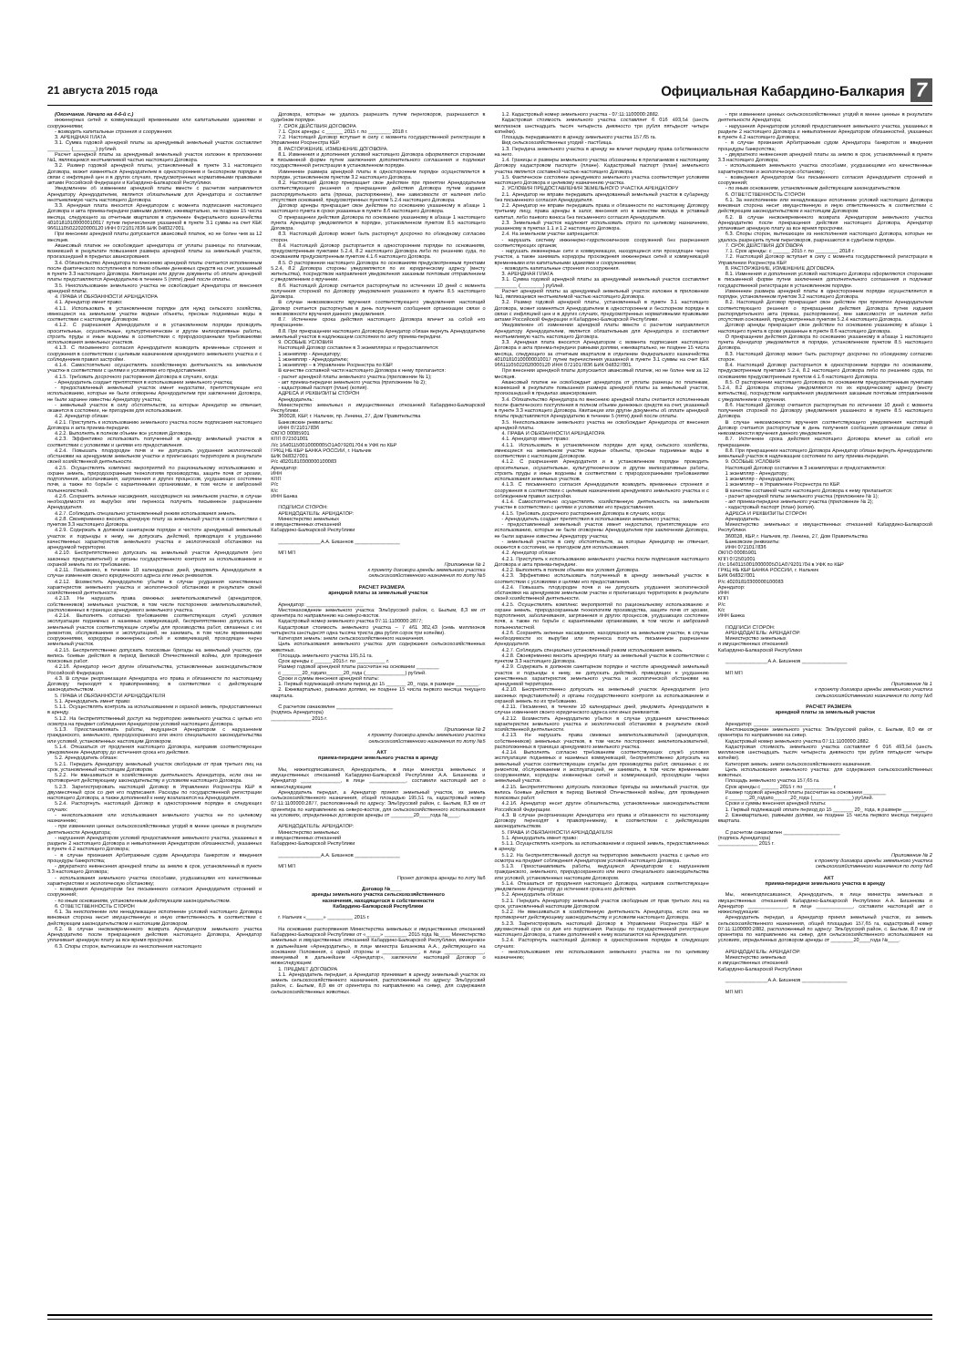21 августа 2015 года Официальная Кабардино-Балкария 7
(Окончание. Начало на 4-6-й с.)
инженерных сетей и коммуникаций временными или капитальными зданиями и сооружениями;
- возводить капитальные строения и сооружения.
3. АРЕНДНАЯ ПЛАТА
3.1. Сумма годовой арендной платы за арендуемый земельный участок составляет ________ (________) рублей.
Расчет арендной платы за арендуемый земельный участок изложен в приложении №1, являющемся неотъемлемой частью настоящего Договора.
3.2. Размер годовой арендной платы, установленный в пункте 3.1 настоящего Договора, может изменяться Арендодателем в одностороннем и бесспорном порядке в связи с инфляцией цен и в других случаях, предусмотренных нормативными правовыми актами Российской Федерации и Кабардино-Балкарской Республики.
Уведомление об изменении арендной платы вместе с расчетом направляется Арендатору Арендодателем, является обязательным для Арендатора и составляет неотъемлемую часть настоящего Договора.
3.3. Арендная плата вносится Арендатором с момента подписания настоящего Договора и акта приема-передачи равными долями, ежеквартально, не позднее 15 числа месяца, следующего за отчетным кварталом в отделение Федерального казначейства 40101810100000010017 путем перечисления указанной в пункте 3.1 суммы на счет КБК 96611105022020000120 ИНН 0721017836 БИК 048327001.
При внесении арендной платы допускается авансовый платеж, но не более чем за 12 месяцев.
Авансовый платеж не освобождает арендатора от уплаты разницы по платежам, возникшей в результате повышения размера арендной платы за земельный участок, произошедшей в пределах авансирования.
3.4. Обязательство Арендатора по внесению арендной платы считается исполненным после фактического поступления в полном объеме денежных средств на счет, указанный в пункте 3.3 настоящего Договора. Квитанции или другие документы об оплате арендной платы представляются Арендодателю в течение 5 (пяти) дней после оплаты.
3.5. Неиспользование земельного участка не освобождает Арендатора от внесения арендной платы.
4. ПРАВА И ОБЯЗАННОСТИ АРЕНДАТОРА
4.1. Арендатор имеет право:
4.1.1. Использовать в установленном порядке для нужд сельского хозяйства, имеющиеся на земельном участке водные объекты, пресные подземные воды в соответствии с настоящим Договором.
4.1.2. С разрешения Арендодателя и в установленном порядке проводить оросительные, осушительные, культуртехнические и другие мелиоративные работы, строить пруды и иные водоемы в соответствии с природоохранными требованиями использования земельных участков.
4.1.3. С письменного согласия Арендодателя возводить временные строения и сооружения в соответствии с целевым назначением арендуемого земельного участка и с соблюдением правил застройки.
4.1.4. Самостоятельно осуществлять хозяйственную деятельность на земельном участке в соответствии с целями и условиями его предоставления.
4.1.5. Требовать досрочного расторжения Договора в случаях, когда:
- Арендодатель создает препятствия в использовании земельного участка;
- предоставленный земельный участок имеет недостатки, препятствующие его использованию, которые не были оговорены Арендодателем при заключении Договора, не были заранее известны Арендатору участка;
- земельный участок в силу обстоятельств, за которые Арендатор не отвечает, окажется в состоянии, не пригодном для использования.
4.2. Арендатор обязан:
4.2.1. Приступить к использованию земельного участка после подписания настоящего Договора и акта приема-передачи.
4.2.2. Выполнять в полном объеме все условия Договора.
4.2.3. Эффективно использовать полученный в аренду земельный участок в соответствии с условиями и целями его предоставления.
4.2.4. Повышать плодородие почв и не допускать ухудшения экологической обстановки на арендуемом земельном участке и прилегающих территориях в результате своей хозяйственной деятельности.
4.2.5. Осуществлять комплекс мероприятий по рациональному использованию и охране земель, природоохранным технологиям производства, защите почв от эрозии, подтопления, заболачивания, загрязнения и других процессов, ухудшающих состояние почв, а также по борьбе с карантинными организмами, в том числе и амброзией полынно­листной.
4.2.6. Сохранять зеленые насаждения, находящиеся на земельном участке, в случае необходимости их вырубки или переноса получить письменное разрешение Арендодателя.
4.2.7. Соблюдать специально установленный режим использования земель.
4.2.8. Своевременно вносить арендную плату за земельный участок в соответствии с пунктом 3.3 настоящего Договора.
4.2.9. Содержать в должном санитарном порядке и чистоте арендуемый земельный участок и подъезды к нему, не допускать действий, приводящих к ухудшению качественных характеристик земельного участка и экологической обстановки на арендуемой территории.
4.2.10. Беспрепятственно допускать на земельный участок Арендодателя (его законных представителей) и органы государственного контроля за использованием и охраной земель по их требованию.
4.2.11. Письменно, в течение 10 календарных дней, уведомить Арендодателя в случае изменения своего юридического адреса или иных реквизитов.
4.2.12. Возместить Арендодателю убытки в случае ухудшения качественных характеристик земельного участка и экологической обстановки в результате своей хозяйственной деятельности.
4.2.13. Не нарушать права смежных землепользователей (арендаторов, собственников) земельных участков, в том числе посторонних землепользователей, расположенных в границах арендуемого земельного участка.
4.2.14. Выполнять согласно требованиям соответствующих служб условия эксплуатации подземных и наземных коммуникаций, беспрепятственно допускать на земельный участок соответствующие службы для производства работ, связанных с их ремонтом, обслуживанием и эксплуатацией, не занимать, в том числе временными сооружениями, коридоры инженерных сетей и коммуникаций, проходящие через земельный участок.
4.2.15. Беспрепятственно допускать поисковые бригады на земельный участок, где велись боевые действия в период Великой Отечественной войны, для проведения поисковых работ.
4.2.16. Арендатор несет другие обязательства, установленные законодательством Российской Федерации.
4.3. В случае реорганизации Арендатора его права и обязанности по настоящему Договору переходят к правопреемнику, в соответствии с действующим законодательством.
5. ПРАВА И ОБЯЗАННОСТИ АРЕНДОДАТЕЛЯ
5.1. Арендодатель имеет право:
5.1.1. Осуществлять контроль за использованием и охраной земель, предоставленных в аренду.
5.1.2. На беспрепятственный доступ на территорию земельного участка с целью его осмотра на предмет соблюдения Арендатором условий настоящего Договора.
5.1.3. Приостанавливать работы, ведущиеся Арендатором с нарушением гражданского, земельного, природоохранного или иного специального законодательства или условий, установленных настоящим Договором.
5.1.4. Отказаться от продления настоящего Договора, направив соответствующее уведомление Арендатору до истечения срока его действия.
5.2. Арендодатель обязан:
5.2.1. Передать Арендатору земельный участок свободным от прав третьих лиц на срок, установленный настоящим Договором.
5.2.2. Не вмешиваться в хозяйственную деятельность Арендатора, если она не противоречит действующему законодательству и условиям настоящего Договора.
5.2.3. Зарегистрировать настоящий Договор в Управлении Росреестра КБР в двухмесячный срок со дня его подписания. Расходы по государственной регистрации настоящего Договора, а также дополнений к нему возлагаются на Арендодателя.
5.2.4. Расторгнуть настоящий Договор в одностороннем порядке в следующих случаях:
- неиспользования или использования земельного участка не по целевому назначению;
- при изменении ценных сельскохозяйственных угодий в менее ценные в результате деятельности Арендатора;
- нарушения Арендатором условий предоставления земельного участка, указанных в разделе 2 настоящего Договора и невыполнении Арендатором обязанностей, указанных в пункте 4.2 настоящего Договора;
- в случае признания Арбитражным судом Арендатора банкротом и введения процедуры банкротства;
- двукратного невнесения арендной платы за землю в срок, установленный в пункте 3.3 настоящего Договора;
- использования земельного участка способами, ухудшающими его качественные характеристики и экологическую обстановку;
- возведения Арендатором без письменного согласия Арендодателя строений и сооружений;
- по иным основаниям, установленным действующим законодательством.
6. ОТВЕТСТВЕННОСТЬ СТОРОН
6.1. За неисполнение или ненадлежащее исполнение условий настоящего Договора виновная сторона несет имущественную и иную ответственность в соответствии с действующим законодательством и настоящим Договором.
6.2. В случае несвоевременного возврата Арендатором земельного участка Арендодателю после прекращения действия настоящего Договора, Арендатор уплачивает арендную плату за все время просрочки.
6.3. Споры сторон, вытекающие из неисполнения настоящего
Договора, которые не удалось разрешить путем переговоров, разрешаются в судебном порядке.
7. СРОК ДЕЙСТВИЯ ДОГОВОРА
7.1. Срок аренды: с ______ 2015 г. по ________ 2018 г.
7.2. Настоящий Договор вступает в силу с момента государственной регистрации в Управлении Росреестра КБР.
8. РАСТОРЖЕНИЕ, ИЗМЕНЕНИЕ ДОГОВОРА.
8.1. Изменения и дополнения условий настоящего Договора оформляются сторонами в письменной форме путем заключения дополнительного соглашения и подлежат государственной регистрации в установленном порядке.
Изменение размера арендной платы в одностороннем порядке осуществляется в порядке, установленном пунктом 3.2 настоящего Договора.
8.2. Настоящий Договор прекращает свое действие при принятии Арендодателем соответствующего решения о прекращении действия Договора путем издания распорядительного акта (приказ, распоряжение), вне зависимости от наличия либо отсутствия оснований, предусмотренных пунктом 5.2.4 настоящего Договора.
Договор аренды прекращает свое действие по основанию указанному в абзаце 1 настоящего пункта в сроки указанные в пункте 8.6 настоящего Договора.
О прекращении действия Договора по основанию указанному в абзаце 1 настоящего пункта Арендатор уведомляется в порядке, установленном пунктом 8.5 настоящего Договора.
8.3. Настоящий Договор может быть расторгнут досрочно по обоюдному согласию сторон.
8.4. Настоящий Договор расторгается в одностороннем порядке по основаниям, предусмотренным пунктами 5.2.4, 8.2 настоящего Договора либо по решению суда, по основаниям предусмотренным пунктом 4.1.6 настоящего Договора.
8.5. О расторжении настоящего Договора по основаниям предусмотренным пунктами 5.2.4, 8.2 Договора стороны уведомляются по их юридическому адресу (месту жительства), посредством направления уведомления заказным почтовым отправлением с уведомлением о вручении.
8.6. Настоящий Договор считается расторгнутым по истечении 10 дней с момента получения стороной по Договору уведомления указанного в пункте 8.5 настоящего Договора.
В случае невозможности вручения соответствующего уведомления настоящий Договор считается расторгнутым в день получения сообщения организации связи о невозможности вручения данного уведомления.
8.7. Истечение срока действия настоящего Договора влечет за собой его прекращение.
8.8. При прекращении настоящего Договора Арендатор обязан вернуть Арендодателю земельный участок в надлежащем состоянии по акту приема-передачи.
9. ОСОБЫЕ УСЛОВИЯ
Настоящий Договор составлен в 3 экземплярах и предоставляется:
1 экземпляр - Арендатору;
1 экземпляр - Арендодателю;
1 экземпляр – в Управление Росреестра по КБР.
В качестве составной части настоящего Договора к нему прилагается:
- расчет арендной платы земельного участка (приложение № 1);
- акт приема-передачи земельного участка (приложение № 2);
- кадастровый паспорт (план) (копия).
АДРЕСА И РЕКВИЗИТЫ СТОРОН
Арендодатель:
Министерство земельных и имущественных отношений Кабардино-Балкарской Республики.
360028, КБР, г. Нальчик, пр. Ленина, 27, Дом Правительства
Банковские реквизиты:
ИНН 0721017836
ОКПО 00085901
КПП 072501001
Л/с 16401150010000005О1А079201704 в УФК по КБР
ГРКЦ НБ КБР БАНКА РОССИИ, г. Нальчик
БИК 048327001
Р/с 40201810300000100083
Арендатор:
ИНН
КПП
Р/с
К/с
ИНН Банка
ПОДПИСИ СТОРОН:
АРЕНДОДАТЕЛЬ: АРЕНДАТОР:
Министерство земельных
и имущественных отношений
Кабардино-Балкарской Республики
_______________А.А. Бишенов ________________
МП МП
Приложение № 1
к проекту договора аренды земельного участка
сельскохозяйственного назначения по лоту №5
РАСЧЕТ РАЗМЕРА
арендной платы за земельный участок
Арендатор: ____________________
Местонахождение земельного участка: Эльбрусский район, с. Былым, 8,3 км от ориентира по направлению на северо-восток.
Кадастровый номер земельного участка 07:11:1100000:2877;
Кадастровая стоимость земельного участка – 7 461 302,43 (семь миллионов четыреста шестьдесят одна тысяча триста два рубля сорок три копейки).
Категория земель: земли сельскохозяйственного назначения.
Цель использования земельного участка: для содержания сельскохозяйственных животных.
Площадь земельного участка 195,51 га.
Срок аренды с ______ 2015 г. по __________ г.
Размер годовой арендной платы рассчитан на основании ________
с _______20_годапо______20_года (______________) рублей.
Сроки и суммы внесения арендной платы:
1. Первый подлежащий оплате период до 15 _______ 20_ года, в размере ________.
2. Ежеквартально, равными долями, не позднее 15 числа первого месяца текущего квартала.
С расчетом ознакомлен ____________________
(подпись Арендатора)
______________ 2015 г.
Приложение № 2
к проекту договора аренды земельного участка
сельскохозяйственного назначения по лоту №5
АКТ
приема-передачи земельного участка в аренду
Мы, нижеподписавшиеся, Арендодатель, в лице министра земельных и имущественных отношений Кабардино-Балкарской Республики А.А. Бишенова и Арендатор ______________, в лице _____________, составили настоящий акт о нижеследующем:
Арендодатель передал, а Арендатор принял земельный участок, из земель сельскохозяйственного назначения, общей площадью 195,51 га, кадастровый номер 07:11:1100000:2877, расположенный по адресу: Эльбрусский район, с. Былым, 8,3 км от ориентира по направлению на северо-восток, для сельскохозяйственного использования на условиях, определенных договором аренды от ________20____года №____.
АРЕНДОДАТЕЛЬ: АРЕНДАТОР:
Министерство земельных
и имущественных отношений
Кабардино-Балкарской Республики
_______________А.А. Бишенов ________________
МП МП
Проект договора аренды по лоту №6
Договор №____
аренды земельного участка сельскохозяйственного
назначения, находящегося в собственности
Кабардино-Балкарской Республики
г. Нальчик «______» _________ 2015 г.
На основании распоряжения Министерства земельных и имущественных отношений Кабардино-Балкарской Республики от «_____» ________ 2015 года №____ Министерство земельных и имущественных отношений Кабардино-Балкарской Республики, именуемое в дальнейшем «Арендодатель», в лице министра Бишенова А.А., действующего на основании Положения, с одной стороны и _____________, в лице ______________, именуемый в дальнейшем «Арендатор», заключили настоящий Договор о нижеследующем:
1. ПРЕДМЕТ ДОГОВОРА
1.1. Арендодатель передает, а Арендатор принимает в аренду земельный участок из земель сельскохозяйственного назначения, расположенный по адресу: Эльбрусский район, с. Былым, 8,0 км от ориентира по направлению на север, для содержания сельскохозяйственных животных.
1.2. Кадастровый номер земельного участка - 07:11:1100000:2882.
Кадастровая стоимость земельного участка составляет 6 016 493,54 (шесть миллионов шестнадцать тысяч четыреста девяносто три рубля пятьдесят четыре копейки).
Площадь передаваемого в аренду земельного участка 157,65 га.
Вид сельскохозяйственных угодий - пастбища.
1.3. Передача земельного участка в аренду не влечет передачу права собственности на него.
1.4. Границы и размеры земельного участка обозначены в прилагаемом к настоящему Договору кадастровом паспорте (плане). Кадастровый паспорт (план) земельного участка является составной частью настоящего Договора.
1.5. Фактическое состояние арендуемого земельного участка соответствует условиям настоящего Договора и целевому назначению участка.
2. УСЛОВИЯ ПРЕДОСТАВЛЕНИЯ ЗЕМЕЛЬНОГО УЧАСТКА АРЕНДАТОРУ
2.1. Арендатор не вправе передавать арендованный земельный участок в субаренду без письменного согласия Арендодателя.
2.2. Арендатор не вправе передавать права и обязанности по настоящему Договору третьему лицу, права аренды в залог, внесения его в качестве вклада в уставный капитал, либо паевого взноса без письменного согласия Арендодателя.
2.3. Земельный участок надлежит использовать строго по целевому назначению, указанному в пунктах 1.1 и 1.2 настоящего Договора.
2.4. На земельном участке запрещается:
- нарушать систему инженерно-гидротехнических сооружений без разрешения соответствующих органов;
- нарушать инженерные сети и коммуникации, находящиеся или проходящие через участок, а также занимать коридоры прохождения инженерных сетей и коммуникаций временными или капитальными зданиями и сооружениями;
- возводить капитальные строения и сооружения.
3. АРЕНДНАЯ ПЛАТА
3.1. Сумма годовой арендной платы за арендуемый земельный участок составляет ________ (________) рублей.
Расчет арендной платы за арендуемый земельный участок изложен в приложении №1, являющемся неотъемлемой частью настоящего Договора.
3.2. Размер годовой арендной платы, установленный в пункте 3.1 настоящего Договора, может изменяться Арендодателем в одностороннем и бесспорном порядке в связи с инфляцией цен и в других случаях, предусмотренных нормативными правовыми актами Российской Федерации и Кабардино-Балкарской Республики.
Уведомление об изменении арендной платы вместе с расчетом направляется Арендатору Арендодателем, является обязательным для Арендатора и составляет неотъемлемую часть настоящего Договора.
3.3. Арендная плата вносится Арендатором с момента подписания настоящего Договора и акта приема-передачи равными долями, ежеквартально, не позднее 15 числа месяца, следующего за отчетным кварталом в отделение Федерального казначейства 40101810100000010017 путем перечисления указанной в пункте 3.1 суммы на счет КБК 96611105022020000120 ИНН 0721017836 БИК 048327001.
При внесении арендной платы допускается авансовый платеж, но не более чем за 12 месяцев.
Авансовый платеж не освобождает арендатора от уплаты разницы по платежам, возникшей в результате повышения размера арендной платы за земельный участок, произошедшей в пределах авансирования.
3.4. Обязательство Арендатора по внесению арендной платы считается исполненным после фактического поступления в полном объеме денежных средств на счет, указанный в пункте 3.3 настоящего Договора. Квитанции или другие документы об оплате арендной платы представляются Арендодателю в течение 5 (пяти) дней после оплаты.
3.5. Неиспользование земельного участка не освобождает Арендатора от внесения арендной платы.
4. ПРАВА И ОБЯЗАННОСТИ АРЕНДАТОРА
4.1. Арендатор имеет право:
4.1.1. Использовать в установленном порядке для нужд сельского хозяйства, имеющиеся на земельном участке водные объекты, пресные подземные воды в соответствии с настоящим Договором.
4.1.2. С разрешения Арендодателя и в установленном порядке проводить оросительные, осушительные, культуртехнические и другие мелиоративные работы, строить пруды и иные водоемы в соответствии с природоохранными требованиями использования земельных участков.
4.1.3. С письменного согласия Арендодателя возводить временные строения и сооружения в соответствии с целевым назначением арендуемого земельного участка и с соблюдением правил застройки.
4.1.4. Самостоятельно осуществлять хозяйственную деятельность на земельном участке в соответствии с целями и условиями его предоставления.
4.1.5. Требовать досрочного расторжения Договора в случаях, когда:
- Арендодатель создает препятствия в использовании земельного участка;
- предоставленный земельный участок имеет недостатки, препятствующие его использованию, которые не были оговорены Арендодателем при заключении Договора, не были заранее известны Арендатору участка;
- земельный участок в силу обстоятельств, за которые Арендатор не отвечает, окажется в состоянии, не пригодном для использования.
4.2. Арендатор обязан:
4.2.1. Приступить к использованию земельного участка после подписания настоящего Договора и акта приема-передачи.
4.2.2. Выполнять в полном объеме все условия Договора.
4.2.3. Эффективно использовать полученный в аренду земельный участок в соответствии с условиями и целями его предоставления.
4.2.4. Повышать плодородие почв и не допускать ухудшения экологической обстановки на арендуемом земельном участке и прилегающих территориях в результате своей хозяйственной деятельности.
4.2.5. Осуществлять комплекс мероприятий по рациональному использованию и охране земель, природоохранным технологиям производства, защите почв от эрозии, подтопления, заболачивания, загрязнения и других процессов, ухудшающих состояние почв, а также по борьбе с карантинными организмами, в том числе и амброзией полынно­листной.
4.2.6. Сохранять зеленые насаждения, находящиеся на земельном участке, в случае необходимости их вырубки или переноса получить письменное разрешение Арендодателя.
4.2.7. Соблюдать специально установленный режим использования земель.
4.2.8. Своевременно вносить арендную плату за земельный участок в соответствии с пунктом 3.3 настоящего Договора.
4.2.9. Содержать в должном санитарном порядке и чистоте арендуемый земельный участок и подъезды к нему, не допускать действий, приводящих к ухудшению качественных характеристик земельного участка и экологической обстановки на арендуемой территории.
4.2.10. Беспрепятственно допускать на земельный участок Арендодателя (его законных представителей) и органы государственного контроля за использованием и охраной земель по их требованию.
4.2.11. Письменно, в течение 10 календарных дней, уведомить Арендодателя в случае изменения своего юридического адреса или иных реквизитов.
4.2.12. Возместить Арендодателю убытки в случае ухудшения качественных характеристик земельного участка и экологической обстановки в результате своей хозяйственной деятельности.
4.2.13. Не нарушать права смежных землепользователей (арендаторов, собственников) земельных участков, в том числе посторонних землепользователей, расположенных в границах арендуемого земельного участка.
4.2.14. Выполнять согласно требованиям соответствующих служб условия эксплуатации подземных и наземных коммуникаций, беспрепятственно допускать на земельный участок соответствующие службы для производства работ, связанных с их ремонтом, обслуживанием и эксплуатацией, не занимать, в том числе временными сооружениями, коридоры инженерных сетей и коммуникаций, проходящие через земельный участок.
4.2.15. Беспрепятственно допускать поисковые бригады на земельный участок, где велись боевые действия в период Великой Отечественной войны, для проведения поисковых работ.
4.2.16. Арендатор несет другие обязательства, установленные законодательством Российской Федерации.
4.3. В случае реорганизации Арендатора его права и обязанности по настоящему Договору переходят к правопреемнику, в соответствии с действующим законодательством.
5. ПРАВА И ОБЯЗАННОСТИ АРЕНДОДАТЕЛЯ
5.1. Арендодатель имеет право:
5.1.1. Осуществлять контроль за использованием и охраной земель, предоставленных в аренду.
5.1.2. На беспрепятственный доступ на территорию земельного участка с целью его осмотра на предмет соблюдения Арендатором условий настоящего Договора.
5.1.3. Приостанавливать работы, ведущиеся Арендатором с нарушением гражданского, земельного, природоохранного или иного специального законодательства или условий, установленных настоящим Договором.
5.1.4. Отказаться от продления настоящего Договора, направив соответствующее уведомление Арендатору до истечения срока его действия.
5.2. Арендодатель обязан:
5.2.1. Передать Арендатору земельный участок свободным от прав третьих лиц на срок, установленный настоящим Договором.
5.2.2. Не вмешиваться в хозяйственную деятельность Арендатора, если она не противоречит действующему законодательству и условиям настоящего Договора.
5.2.3. Зарегистрировать настоящий Договор в Управлении Росреестра КБР в двухмесячный срок со дня его подписания. Расходы по государственной регистрации настоящего Договора, а также дополнений к нему возлагаются на Арендодателя.
5.2.4. Расторгнуть настоящий Договор в одностороннем порядке в следующих случаях:
- неиспользования или использования земельного участка не по целевому назначению;
- при изменении ценных сельскохозяйственных угодий в менее ценные в результате деятельности Арендатора;
- нарушения Арендатором условий предоставления земельного участка, указанных в разделе 2 настоящего Договора и невыполнении Арендатором обязанностей, указанных в пункте 4.2 настоящего Договора;
- в случае признания Арбитражным судом Арендатора банкротом и введения процедуры банкротства;
- двукратного невнесения арендной платы за землю в срок, установленный в пункте 3.3 настоящего Договора;
- использования земельного участка способами, ухудшающими его качественные характеристики и экологическую обстановку;
- возведения Арендатором без письменного согласия Арендодателя строений и сооружений;
- по иным основаниям, установленным действующим законодательством.
6. ОТВЕТСТВЕННОСТЬ СТОРОН
6.1. За неисполнение или ненадлежащее исполнение условий настоящего Договора виновная сторона несет имущественную и иную ответственность в соответствии с действующим законодательством и настоящим Договором.
6.2. В случае несвоевременного возврата Арендатором земельного участка Арендодателю после прекращения действия настоящего Договора, Арендатор уплачивает арендную плату за все время просрочки.
6.3. Споры сторон, вытекающие из неисполнения настоящего Договора, которые не удалось разрешить путем переговоров, разрешаются в судебном порядке.
7. СРОК ДЕЙСТВИЯ ДОГОВОРА
7.1. Срок аренды: с ______ 2015 г. по ________ 2018 г.
7.2. Настоящий Договор вступает в силу с момента государственной регистрации в Управлении Росреестра КБР.
8. РАСТОРЖЕНИЕ, ИЗМЕНЕНИЕ ДОГОВОРА.
8.1. Изменения и дополнения условий настоящего Договора оформляются сторонами в письменной форме путем заключения дополнительного соглашения и подлежат государственной регистрации в установленном порядке.
Изменение размера арендной платы в одностороннем порядке осуществляется в порядке, установленном пунктом 3.2 настоящего Договора.
8.2. Настоящий Договор прекращает свое действие при принятии Арендодателем соответствующего решения о прекращении действия Договора путем издания распорядительного акта (приказ, распоряжение), вне зависимости от наличия либо отсутствия оснований, предусмотренных пунктом 5.2.4 настоящего Договора.
Договор аренды прекращает свое действие по основанию указанному в абзаце 1 настоящего пункта в сроки указанные в пункте 8.6 настоящего Договора.
О прекращении действия Договора по основанию указанному в абзаце 1 настоящего пункта Арендатор уведомляется в порядке, установленном пунктом 8.5 настоящего Договора.
8.3. Настоящий Договор может быть расторгнут досрочно по обоюдному согласию сторон.
8.4. Настоящий Договор расторгается в одностороннем порядке по основаниям, предусмотренным пунктами 5.2.4, 8.2 настоящего Договора либо по решению суда, по основаниям предусмотренным пунктом 4.1.6 настоящего Договора.
8.5. О расторжении настоящего Договора по основаниям предусмотренным пунктами 5.2.4, 8.2 Договора стороны уведомляются по их юридическому адресу (месту жительства), посредством направления уведомления заказным почтовым отправлением с уведомлением о вручении.
8.6. Настоящий Договор считается расторгнутым по истечении 10 дней с момента получения стороной по Договору уведомления указанного в пункте 8.5 настоящего Договора.
В случае невозможности вручения соответствующего уведомления настоящий Договор считается расторгнутым в день получения сообщения организации связи о невозможности вручения данного уведомления.
8.7. Истечение срока действия настоящего Договора влечет за собой его прекращение.
8.8. При прекращении настоящего Договора Арендатор обязан вернуть Арендодателю земельный участок в надлежащем состоянии по акту приема-передачи.
9. ОСОБЫЕ УСЛОВИЯ
Настоящий Договор составлен в 3 экземплярах и предоставляется:
1 экземпляр - Арендатору;
1 экземпляр - Арендодателю;
1 экземпляр – в Управление Росреестра по КБР.
В качестве составной части настоящего Договора к нему прилагается:
- расчет арендной платы земельного участка (приложение № 1);
- акт приема-передачи земельного участка (приложение № 2);
- кадастровый паспорт (план) (копия).
АДРЕСА И РЕКВИЗИТЫ СТОРОН
Арендодатель:
Министерство земельных и имущественных отношений Кабардино-Балкарской Республики.
360028, КБР, г. Нальчик, пр. Ленина, 27, Дом Правительства
Банковские реквизиты:
ИНН 0721017836
ОКПО 00085901
КПП 072501001
Л/с 16401150010000005О1А079201704 в УФК по КБР
ГРКЦ НБ КБР БАНКА РОССИИ, г. Нальчик
БИК 048327001
Р/с 40201810300000100083
Арендатор:
ИНН
КПП
Р/с
К/с
ИНН Банка
ПОДПИСИ СТОРОН:
АРЕНДОДАТЕЛЬ: АРЕНДАТОР:
Министерство земельных
и имущественных отношений
Кабардино-Балкарской Республики
_______________А.А. Бишенов ________________
МП МП
Приложение № 1
к проекту договора аренды земельного участка
сельскохозяйственного назначения по лоту №6
РАСЧЕТ РАЗМЕРА
арендной платы за земельный участок
Арендатор: ____________________
Местонахождение земельного участка: Эльбрусский район, с. Былым, 8,0 км от ориентира по направлению на север.
Кадастровый номер земельного участка 07:11:1100000:2882.
Кадастровая стоимость земельного участка составляет 6 016 493,54 (шесть миллионов шестнадцать тысяч четыреста девяносто три рубля пятьдесят четыре копейки).
Категория земель: земли сельскохозяйственного назначения.
Цель использования земельного участка: для содержания сельскохозяйственных животных.
Площадь земельного участка 157,65 га.
Срок аренды с ______ 2015 г. по __________ г.
Размер годовой арендной платы рассчитан на основании ________
с _______20_годапо______20_года (______________) рублей.
Сроки и суммы внесения арендной платы:
1. Первый подлежащий оплате период до 15 _______ 20_ года, в размере ________.
2. Ежеквартально, равными долями, не позднее 15 числа первого месяца текущего квартала.
С расчетом ознакомлен ____________________
(подпись Арендатора)
______________ 2015 г.
Приложение № 2
к проекту договора аренды земельного участка
сельскохозяйственного назначения по лоту №6
АКТ
приема-передачи земельного участка в аренду
Мы, нижеподписавшиеся, Арендодатель, в лице министра земельных и имущественных отношений Кабардино-Балкарской Республики А.А. Бишенова и Арендатор ______________, в лице _____________, составили настоящий акт о нижеследующем:
Арендодатель передал, а Арендатор принял земельный участок, из земель сельскохозяйственного назначения, общей площадью 157,65 га, кадастровый номер 07:11:1100000:2882, расположенный по адресу: Эльбрусский район, с. Былым, 8,0 км от ориентира по направлению на север, для сельскохозяйственного использования на условиях, определенных договором аренды от ________20____года №____.
АРЕНДОДАТЕЛЬ: АРЕНДАТОР:
Министерство земельных
и имущественных отношений
Кабардино-Балкарской Республики
_______________А.А. Бишенов ________________
МП МП